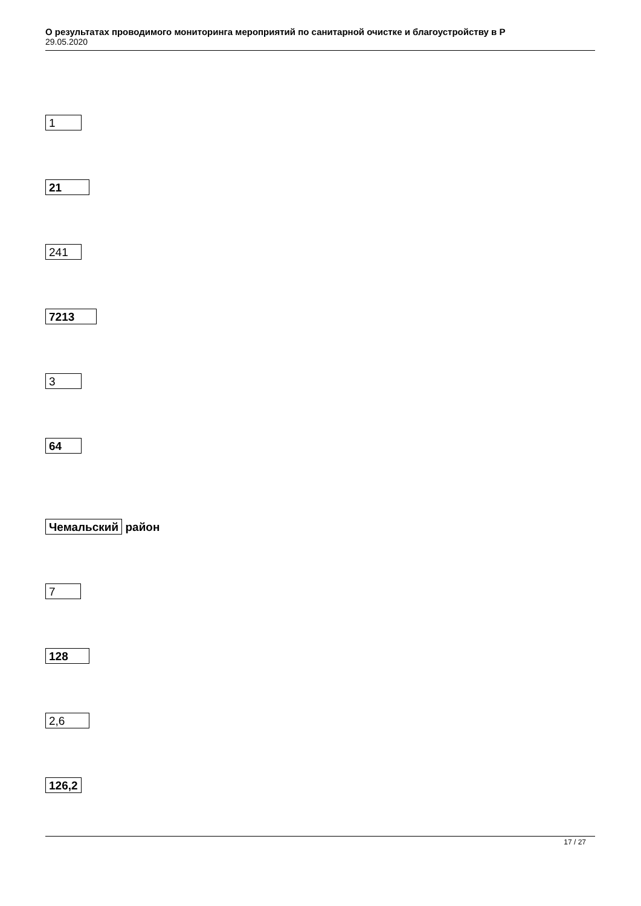О результатах проводимого мониторинга мероприятий по санитарной очистке и благоустройству в Р
29.05.2020
1
21
241
7213
3
64
Чемальский район
7
128
2,6
126,2
17 / 27